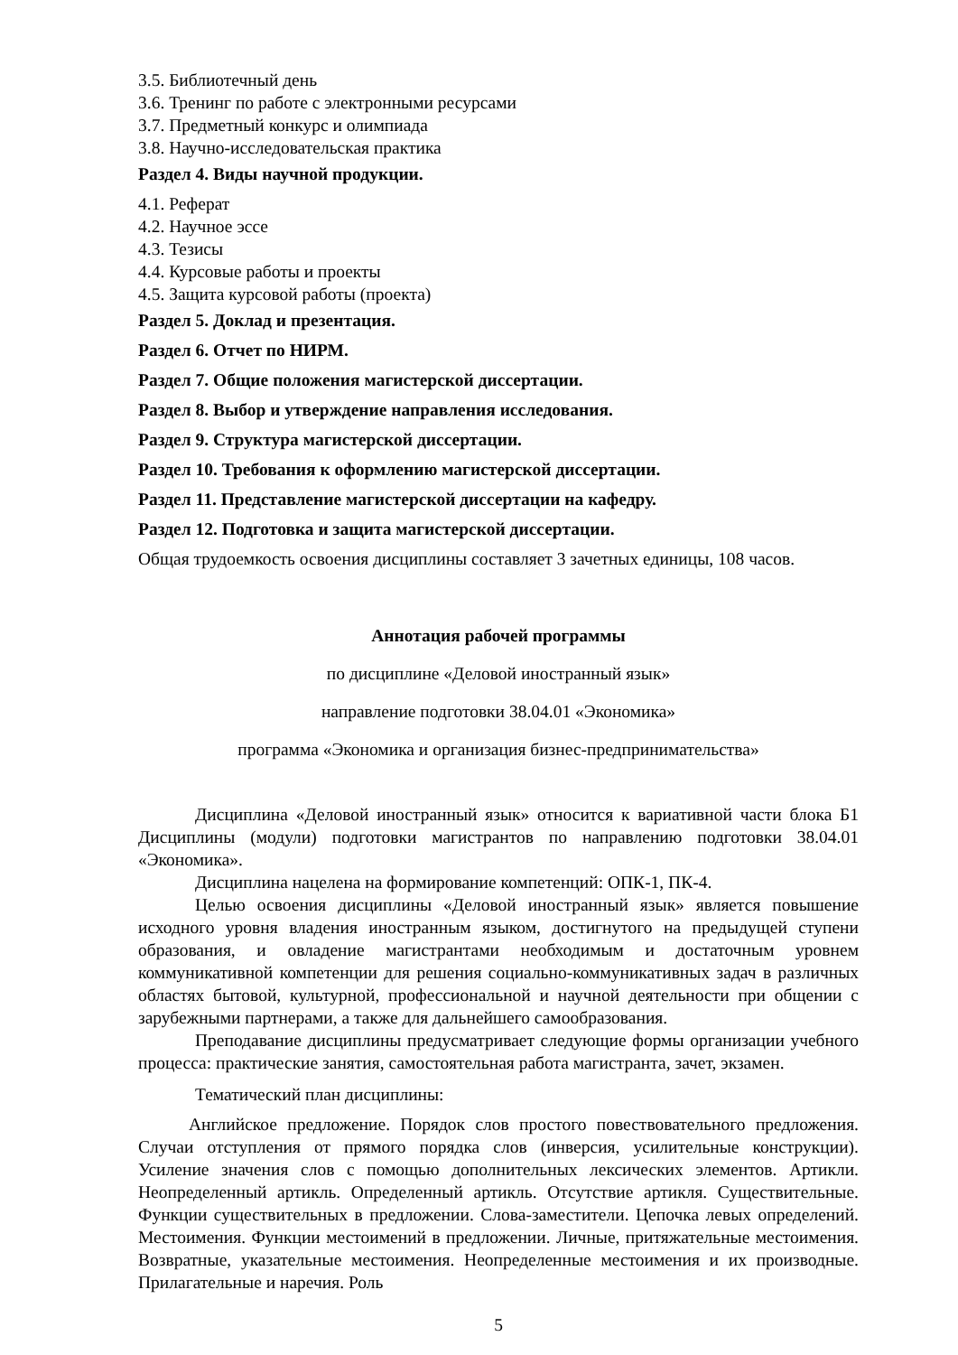3.5. Библиотечный день
3.6. Тренинг по работе с электронными ресурсами
3.7. Предметный конкурс и олимпиада
3.8. Научно-исследовательская практика
Раздел 4. Виды научной продукции.
4.1. Реферат
4.2. Научное эссе
4.3. Тезисы
4.4. Курсовые работы и проекты
4.5. Защита курсовой работы (проекта)
Раздел 5. Доклад и презентация.
Раздел 6. Отчет по НИРМ.
Раздел 7. Общие положения магистерской диссертации.
Раздел 8. Выбор и утверждение направления исследования.
Раздел 9. Структура магистерской диссертации.
Раздел 10. Требования к оформлению магистерской диссертации.
Раздел 11. Представление магистерской диссертации на кафедру.
Раздел 12. Подготовка и защита магистерской диссертации.
Общая трудоемкость освоения дисциплины составляет 3 зачетных единицы, 108 часов.
Аннотация рабочей программы
по дисциплине «Деловой иностранный язык»
направление подготовки 38.04.01 «Экономика»
программа «Экономика и организация бизнес-предпринимательства»
Дисциплина «Деловой иностранный язык» относится к вариативной части блока Б1 Дисциплины (модули) подготовки магистрантов по направлению подготовки 38.04.01 «Экономика».
Дисциплина нацелена на формирование компетенций: ОПК-1, ПК-4.
Целью освоения дисциплины «Деловой иностранный язык» является повышение исходного уровня владения иностранным языком, достигнутого на предыдущей ступени образования, и овладение магистрантами необходимым и достаточным уровнем коммуникативной компетенции для решения социально-коммуникативных задач в различных областях бытовой, культурной, профессиональной и научной деятельности при общении с зарубежными партнерами, а также для дальнейшего самообразования.
Преподавание дисциплины предусматривает следующие формы организации учебного процесса: практические занятия, самостоятельная работа магистранта, зачет, экзамен.
Тематический план дисциплины:
Английское предложение. Порядок слов простого повествовательного предложения. Случаи отступления от прямого порядка слов (инверсия, усилительные конструкции). Усиление значения слов с помощью дополнительных лексических элементов. Артикли. Неопределенный артикль. Определенный артикль. Отсутствие артикля. Существительные. Функции существительных в предложении. Слова-заместители. Цепочка левых определений. Местоимения. Функции местоимений в предложении. Личные, притяжательные местоимения. Возвратные, указательные местоимения. Неопределенные местоимения и их производные. Прилагательные и наречия. Роль
5